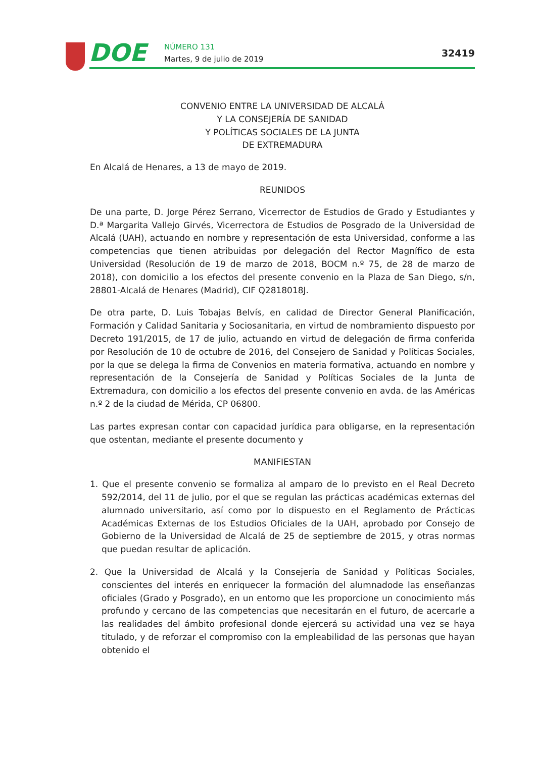DOE NÚMERO 131
Martes, 9 de julio de 2019
32419
CONVENIO ENTRE LA UNIVERSIDAD DE ALCALÁ
Y LA CONSEJERÍA DE SANIDAD
Y POLÍTICAS SOCIALES DE LA JUNTA
DE EXTREMADURA
En Alcalá de Henares, a 13 de mayo de 2019.
REUNIDOS
De una parte, D. Jorge Pérez Serrano, Vicerrector de Estudios de Grado y Estudiantes y D.ª Margarita Vallejo Girvés, Vicerrectora de Estudios de Posgrado de la Universidad de Alcalá (UAH), actuando en nombre y representación de esta Universidad, conforme a las competencias que tienen atribuidas por delegación del Rector Magnífico de esta Universidad (Resolución de 19 de marzo de 2018, BOCM n.º 75, de 28 de marzo de 2018), con domicilio a los efectos del presente convenio en la Plaza de San Diego, s/n, 28801-Alcalá de Henares (Madrid), CIF Q2818018J.
De otra parte, D. Luis Tobajas Belvís, en calidad de Director General Planificación, Formación y Calidad Sanitaria y Sociosanitaria, en virtud de nombramiento dispuesto por Decreto 191/2015, de 17 de julio, actuando en virtud de delegación de firma conferida por Resolución de 10 de octubre de 2016, del Consejero de Sanidad y Políticas Sociales, por la que se delega la firma de Convenios en materia formativa, actuando en nombre y representación de la Consejería de Sanidad y Políticas Sociales de la Junta de Extremadura, con domicilio a los efectos del presente convenio en avda. de las Américas n.º 2 de la ciudad de Mérida, CP 06800.
Las partes expresan contar con capacidad jurídica para obligarse, en la representación que ostentan, mediante el presente documento y
MANIFIESTAN
1. Que el presente convenio se formaliza al amparo de lo previsto en el Real Decreto 592/2014, del 11 de julio, por el que se regulan las prácticas académicas externas del alumnado universitario, así como por lo dispuesto en el Reglamento de Prácticas Académicas Externas de los Estudios Oficiales de la UAH, aprobado por Consejo de Gobierno de la Universidad de Alcalá de 25 de septiembre de 2015, y otras normas que puedan resultar de aplicación.
2. Que la Universidad de Alcalá y la Consejería de Sanidad y Políticas Sociales, conscientes del interés en enriquecer la formación del alumnadode las enseñanzas oficiales (Grado y Posgrado), en un entorno que les proporcione un conocimiento más profundo y cercano de las competencias que necesitarán en el futuro, de acercarle a las realidades del ámbito profesional donde ejercerá su actividad una vez se haya titulado, y de reforzar el compromiso con la empleabilidad de las personas que hayan obtenido el